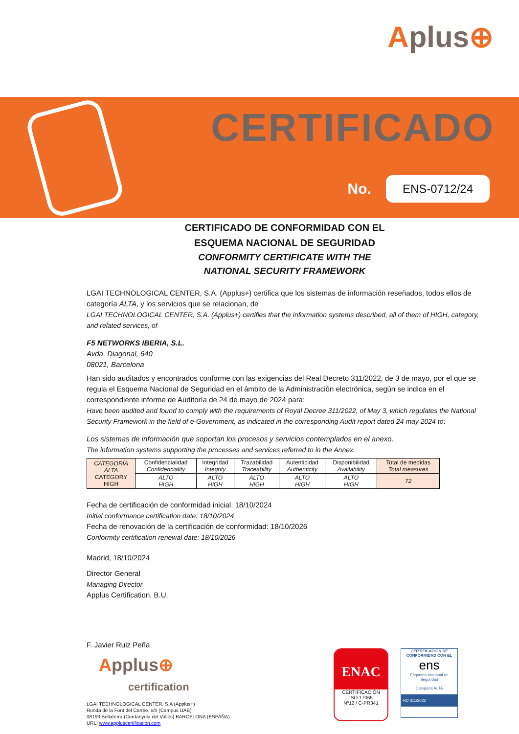Aplus⊕
CERTIFICADO
No.
ENS-0712/24
CERTIFICADO DE CONFORMIDAD CON EL
ESQUEMA NACIONAL DE SEGURIDAD
CONFORMITY CERTIFICATE WITH THE
NATIONAL SECURITY FRAMEWORK
LGAI TECHNOLOGICAL CENTER, S.A. (Applus+) certifica que los sistemas de información reseñados, todos ellos de categoría ALTA, y los servicios que se relacionan, de
LGAI TECHNOLOGICAL CENTER, S.A. (Applus+) certifies that the information systems described, all of them of HIGH, category, and related services, of
F5 NETWORKS IBERIA, S.L.
Avda. Diagonal, 640
08021, Barcelona
Han sido auditados y encontrados conforme con las exigencias del Real Decreto 311/2022, de 3 de mayo, por el que se regula el Esquema Nacional de Seguridad en el ámbito de la Administración electrónica, según se indica en el correspondiente informe de Auditoría de 24 de mayo de 2024 para:
Have been audited and found to comply with the requirements of Royal Decree 311/2022, of May 3, which regulates the National Security Framework in the field of e-Government, as indicated in the corresponding Audit report dated 24 may 2024 to:
Los sistemas de información que soportan los procesos y servicios contemplados en el anexo.
The information systems supporting the processes and services referred to in the Annex.
| CATEGORÍA ALTA CATEGORY HIGH | Confidencialidad Confidenciality | Integridad Integrity | Trazabilidad Traceability | Autenticidad Authenticity | Disponibilidad Availability | Total de medidas Total measures |
| --- | --- | --- | --- | --- | --- | --- |
| | ALTO HIGH | ALTO HIGH | ALTO HIGH | ALTO HIGH | ALTO HIGH | 72 |
Fecha de certificación de conformidad inicial: 18/10/2024
Initial conformance certification date: 18/10/2024
Fecha de renovación de la certificación de conformidad: 18/10/2026
Conformity certification renewal date: 18/10/2026
Madrid, 18/10/2024
Director General
Managing Director
Applus Certification, B.U.
F. Javier Ruiz Peña
Applus⊕
certification
LGAI TECHNOLOGICAL CENTER, S.A (Applus+)
Ronda de la Font del Carme, s/n (Campus UAB)
08193 Bellaterra (Cerdanyola del Vallès) BARCELONA (ESPAÑA)
URL: www.appluscertification.com
ENAC
CERTIFICACIÓN
ISO 17065
Nº12 / C-PR341
CERTIFICACIÓN DE
CONFORMIDAD CON EL
ens
Esquema Nacional de Seguridad
Categoría ALTA
RD 311/2022